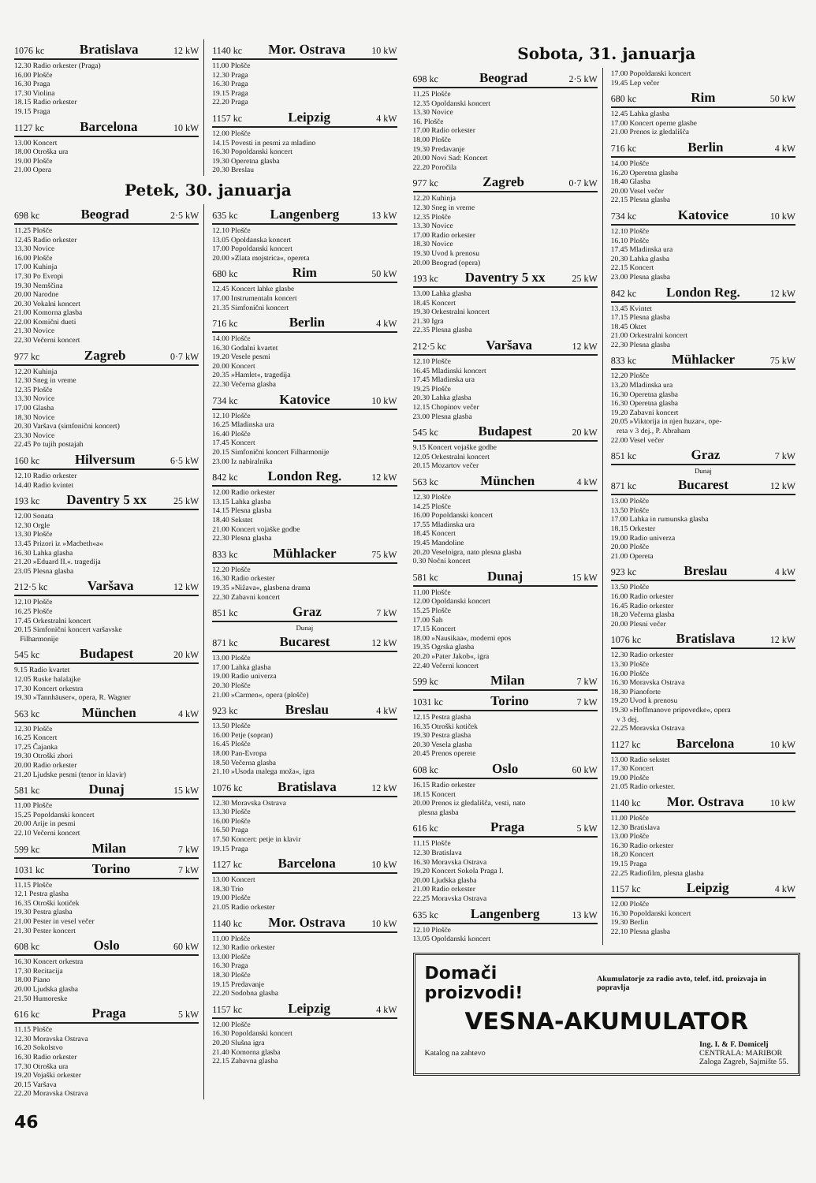1076 kc Bratislava 12 kW
12.30 Radio orkester (Praga)
16.00 Plošče
16.30 Praga
17.30 Violina
18.15 Radio orkester
19.15 Praga
1127 kc Barcelona 10 kW
13.00 Koncert
18.00 Otroška ura
19.00 Plošče
21.00 Opera
1140 kc Mor. Ostrava 10 kW
11.00 Plošče
12.30 Praga
16.30 Praga
19.15 Praga
22.20 Praga
1157 kc Leipzig 4 kW
12.00 Plošče
14.15 Povesti in pesmi za mladino
16.30 Popoldanski koncert
19.30 Operetna glasba
20.30 Breslau
Petek, 30. januarja
698 kc Beograd 2·5 kW
11.25 Plošče
12.45 Radio orkester
13.30 Novice
16.00 Plošče
17.00 Kuhinja
17.30 Po Evropi
19.30 Nemščina
20.00 Narodne
20.30 Vokalni koncert
21.00 Komorna glasba
22.00 Komični dueti
21.30 Novice
22.30 Večerni koncert
977 kc Zagreb 0·7 kW
12.20 Kuhinja
12.30 Sneg in vreme
12.35 Plošče
13.30 Novice
17.00 Glasba
18.30 Novice
20.30 Varšava (simfonični koncert)
23.30 Novice
22.45 Po tujih postajah
160 kc Hilversum 6·5 kW
12.10 Radio orkester
14.40 Radio kvintet
193 kc Daventry 5 xx 25 kW
12.00 Sonata
12.30 Orgle
13.30 Plošče
13.45 Prizori iz »Macbeth«a«
16.30 Lahka glasba
21.20 »Eduard II.«. tragedija
23.05 Plesna glasba
212·5 kc Varšava 12 kW
12.10 Plošče
16.25 Plošče
17.45 Orkestralni koncert
20.15 Simfonični koncert varšavske
Filharmonije
545 kc Budapest 20 kW
9.15 Radio kvartet
12.05 Ruske balalajke
17.30 Koncert orkestra
19.30 »Tannhäuser«, opera, R. Wagner
563 kc München 4 kW
12.30 Plošče
16.25 Koncert
17.25 Čajanka
19.30 Otroški zbori
20.00 Radio orkester
21.20 Ljudske pesmi (tenor in klavir)
581 kc Dunaj 15 kW
11.00 Plošče
15.25 Popoldanski koncert
20.00 Arije in pesmi
22.10 Večerni koncert
599 kc Milan 7 kW
1031 kc Torino 7 kW
11.15 Plošče
12.1 Pestra glasba
16.35 Otroški kotiček
19.30 Pestra glasba
21.00 Pester in vesel večer
21.30 Pester koncert
608 kc Oslo 60 kW
16.30 Koncert orkestra
17.30 Recitacija
18.00 Piano
20.00 Ljudska glasba
21.50 Humoreske
616 kc Praga 5 kW
11.15 Plošče
12.30 Moravska Ostrava
16.20 Sokolstvo
16.30 Radio orkester
17.30 Otroška ura
19.20 Vojaški orkester
20.15 Varšava
22.20 Moravska Ostrava
635 kc Langenberg 13 kW
12.10 Plošče
13.05 Opoldanska koncert
17.00 Popoldanski koncert
20.00 »Zlata mojstrica«, opereta
680 kc Rim 50 kW
12.45 Koncert lahke glasbe
17.00 Instrumentaln koncert
21.35 Simfonični koncert
716 kc Berlin 4 kW
14.00 Plošče
16.30 Godalni kvartet
19.20 Vesele pesmi
20.00 Koncert
20.35 »Hamlet«, tragedija
22.30 Večerna glasba
734 kc Katovice 10 kW
12.10 Plošče
16.25 Mladinska ura
16.40 Plošče
17.45 Koncert
20.15 Simfonični koncert Filharmonije
23.00 Iz nabiralnika
842 kc London Reg. 12 kW
12.00 Radio orkester
13.15 Lahka glasba
14.15 Plesna glasba
18.40 Sekstet
21.00 Koncert vojaške godbe
22.30 Plesna glasba
833 kc Mühlacker 75 kW
12.20 Plošče
16.30 Radio orkester
19.35 »Nižava«, glasbena drama
22.30 Zabavni koncert
851 kc Graz 7 kW
Dunaj
871 kc Bucarest 12 kW
13.00 Plošče
17.00 Lahka glasba
19.00 Radio univerza
20.30 Plošče
21.00 »Carmen«, opera (plošče)
923 kc Breslau 4 kW
13.50 Plošče
16.00 Petje (sopran)
16.45 Plošče
18.00 Pan-Evropa
18.50 Večerna glasba
21.10 »Usoda malega moža«, igra
1076 kc Bratislava 12 kW
12.30 Moravska Ostrava
13.30 Plošče
16.00 Plošče
16.50 Praga
17.50 Koncert: petje in klavir
19.15 Praga
1127 kc Barcelona 10 kW
13.00 Koncert
18.30 Trio
19.00 Plošče
21.05 Radio orkester
1140 kc Mor. Ostrava 10 kW
11.00 Plošče
12.30 Radio orkester
13.00 Plošče
16.30 Praga
18.30 Plošče
19.15 Predavanje
22.20 Sodobna glasba
1157 kc Leipzig 4 kW
12.00 Plošče
16.30 Popoldanski koncert
20.20 Slušna igra
21.40 Komorna glasba
22.15 Zabavna glasba
46
Sobota, 31. januarja
698 kc Beograd 2·5 kW
11.25 Plošče
12.35 Opoldanski koncert
13.30 Novice
16. Plošče
17.00 Radio orkester
18.00 Plošče
19.30 Predavanje
20.00 Novi Sad: Koncert
22.20 Poročila
977 kc Zagreb 0·7 kW
12.20 Kuhinja
12.30 Sneg in vreme
12.35 Plošče
13.30 Novice
17.00 Radio orkester
18.30 Novice
19.30 Uvod k prenosu
20.00 Beograd (opera)
193 kc Daventry 5 xx 25 kW
13.00 Lahka glasba
18.45 Koncert
19.30 Orkestralni koncert
21.30 Igra
22.35 Plesna glasba
212·5 kc Varšava 12 kW
12.10 Plošče
16.45 Mladinski koncert
17.45 Mladinska ura
19.25 Plošče
20.30 Lahka glasba
12.15 Chopinov večer
23.00 Plesna glasba
545 kc Budapest 20 kW
9.15 Koncert vojaške godbe
12.05 Orkestralni koncert
20.15 Mozartov večer
563 kc München 4 kW
12.30 Plošče
14.25 Plošče
16.00 Popoldanski koncert
17.55 Mladinska ura
18.45 Koncert
19.45 Mandoline
20.20 Veseloigra, nato plesna glasba
0.30 Nočni koncert
581 kc Dunaj 15 kW
11.00 Plošče
12.00 Opoldanski koncert
15.25 Plošče
17.00 Šah
17.15 Koncert
18.00 »Nausikaa«, moderni epos
19.35 Ogrska glasba
20.20 »Pater Jakob«, igra
22.40 Večerni koncert
599 kc Milan 7 kW
1031 kc Torino 7 kW
12.15 Pestra glasba
16.35 Otroški kotiček
19.30 Pestra glasba
20.30 Vesela glasba
20.45 Prenos operete
608 kc Oslo 60 kW
16.15 Radio orkester
18.15 Koncert
20.00 Prenos iz gledališča, vesti, nato
plesna glasba
616 kc Praga 5 kW
11.15 Plošče
12.30 Bratislava
16.30 Moravska Ostrava
19.20 Koncert Sokola Praga I.
20.00 Ljudska glasba
21.00 Radio orkester
22.25 Moravska Ostrava
635 kc Langenberg 13 kW
12.10 Plošče
13.05 Opoldanski koncert
17.00 Popoldanski koncert
19.45 Lep večer
680 kc Rim 50 kW
12.45 Lahka glasba
17.00 Koncert operne glasbe
21.00 Prenos iz gledališča
716 kc Berlin 4 kW
14.00 Plošče
16.20 Operetna glasba
18.40 Glasba
20.00 Vesel večer
22.15 Plesna glasba
734 kc Katovice 10 kW
12.10 Plošče
16.10 Plošče
17.45 Mladinska ura
20.30 Lahka glasba
22.15 Koncert
23.00 Plesna glasba
842 kc London Reg. 12 kW
13.45 Kvintet
17.15 Plesna glasba
18.45 Oktet
21.00 Orkestralni koncert
22.30 Plesna glasba
833 kc Mühlacker 75 kW
12.20 Plošče
13.20 Mladinska ura
16.30 Operetna glasba
16.30 Operetna glasba
19.20 Zabavni koncert
20.05 »Viktorija in njen huzar«, ope-
reta v 3 dej., P. Abraham
22.00 Vesel večer
851 kc Graz 7 kW
Dunaj
871 kc Bucarest 12 kW
13.00 Plošče
13.50 Plošče
17.00 Lahka in rumunska glasba
18.15 Orkester
19.00 Radio univerza
20.00 Plošče
21.00 Opereta
923 kc Breslau 4 kW
13.50 Plošče
16.00 Radio orkester
16.45 Radio orkester
18.20 Večerna glasba
20.00 Plesni večer
1076 kc Bratislava 12 kW
12.30 Radio orkester
13.30 Plošče
16.00 Plošče
16.30 Moravska Ostrava
18.30 Pianoforte
19.20 Uvod k prenosu
19.30 »Hoffmanove pripovedke«, opera
v 3 dej.
22.25 Moravska Ostrava
1127 kc Barcelona 10 kW
13.00 Radio sekstet
17.30 Koncert
19.00 Plošče
21.05 Radio orkester.
1140 kc Mor. Ostrava 10 kW
11.00 Plošče
12.30 Bratislava
13.00 Plošče
16.30 Radio orkester
18.20 Koncert
19.15 Praga
22.25 Radiofilm, plesna glasba
1157 kc Leipzig 4 kW
12.00 Plošče
16.30 Popoldanski koncert
19.30 Berlin
22.10 Plesna glasba
Domači proizvodi! Akumulatorje za radio avto, telef. itd. proizvaja in popravlja
VESNA-AKUMULATOR
Katalog na zahtevo Ing. I. & F. Domicelj
CENTRALA: MARIBOR
Zaloga Zagreb, Sajmište 55.